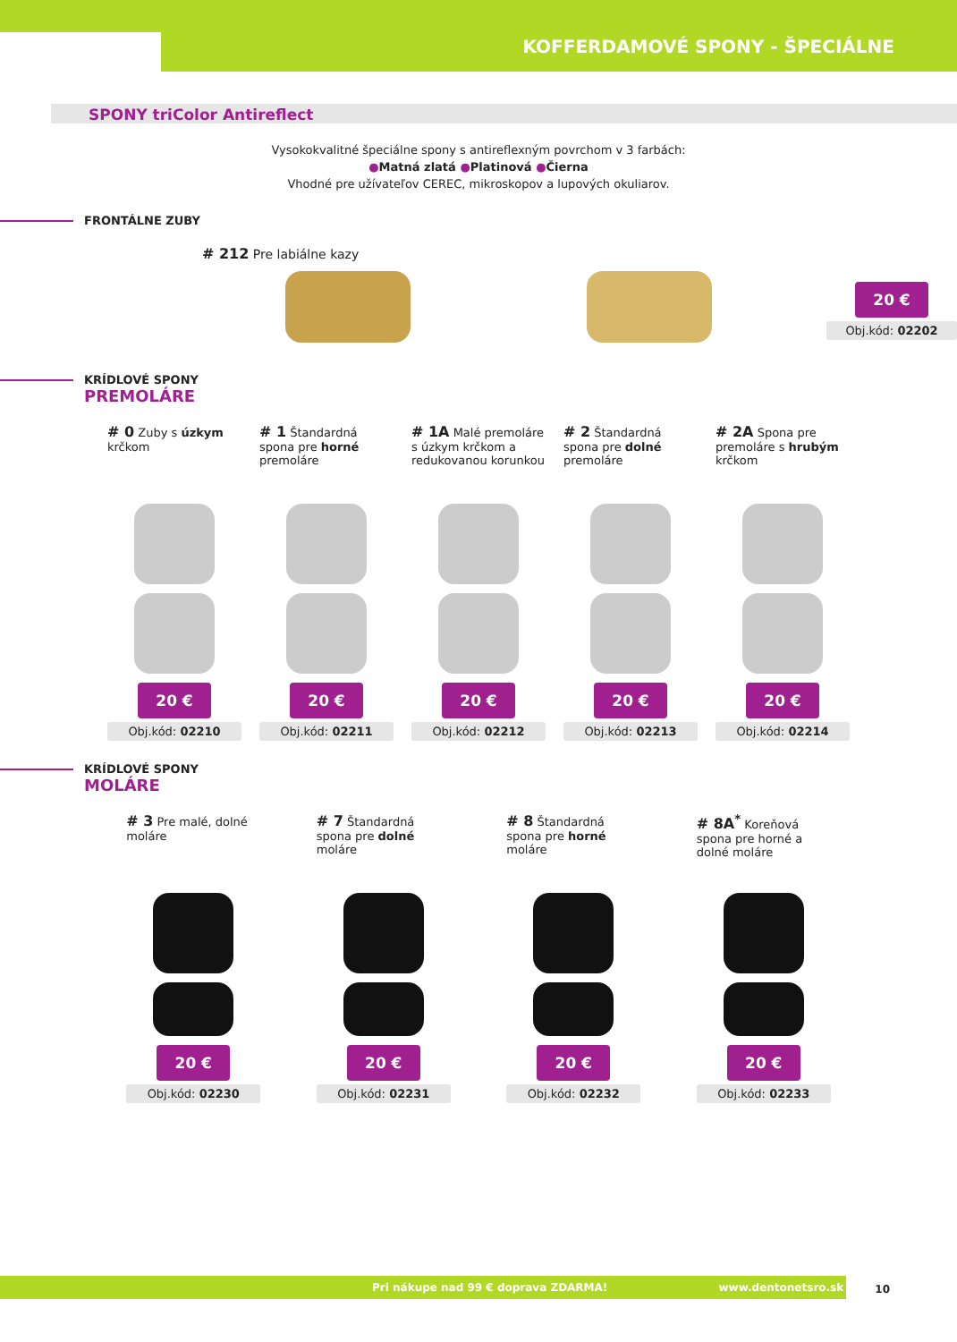KOFFERDAMOVÉ SPONY - ŠPECIÁLNE
SPONY triColor Antireflect
Vysokokvalitné špeciálne spony s antireflexným povrchom v 3 farbách:
●Matná zlatá ●Platinová ●Čierna
Vhodné pre užívateľov CEREC, mikroskopov a lupových okuliarov.
FRONTÁLNE ZUBY
# 212 Pre labiálne kazy
20 €
Obj.kód: 02202
KRÍDLOVÉ SPONY
PREMOLÁRE
# 0 Zuby s úzkym krčkom
20 €
Obj.kód: 02210
# 1 Štandardná spona pre horné premoláre
20 €
Obj.kód: 02211
# 1A Malé premoláre s úzkym krčkom a redukovanou korunkou
20 €
Obj.kód: 02212
# 2 Štandardná spona pre dolné premoláre
20 €
Obj.kód: 02213
# 2A Spona pre premoláre s hrubým krčkom
20 €
Obj.kód: 02214
KRÍDLOVÉ SPONY
MOLÁRE
# 3 Pre malé, dolné moláre
20 €
Obj.kód: 02230
# 7 Štandardná spona pre dolné moláre
20 €
Obj.kód: 02231
# 8 Štandardná spona pre horné moláre
20 €
Obj.kód: 02232
# 8A<sup>*</sup> Koreňová spona pre horné a dolné moláre
20 €
Obj.kód: 02233
Pri nákupe nad 99 € doprava ZDARMA! www.dentonetsro.sk 10